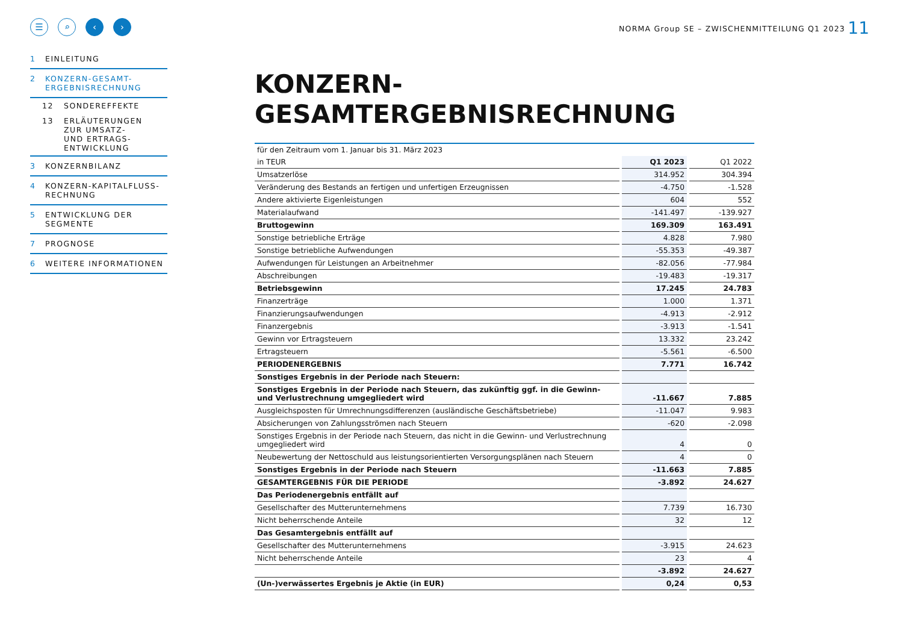☰ ⌕ ‹ ›
1 EINLEITUNG
2 KONZERN-GESAMT-
ERGEBNISRECHNUNG
12 SONDEREFFEKTE
13 ERLÄUTERUNGEN
ZUR UMSATZ-
UND ERTRAGS-
ENTWICKLUNG
3 KONZERNBILANZ
4 KONZERN-KAPITALFLUSS-
RECHNUNG
5 ENTWICKLUNG DER
SEGMENTE
7 PROGNOSE
6 WEITERE INFORMATIONEN
NORMA Group SE – ZWISCHENMITTEILUNG Q1 2023
11
KONZERN-
GESAMTERGEBNISRECHNUNG
| für den Zeitraum vom 1. Januar bis 31. März 2023 | | | | |
| in TEUR | | Q1 2023 | | Q1 2022 |
| Umsatzerlöse | | 314.952 | | 304.394 |
| Veränderung des Bestands an fertigen und unfertigen Erzeugnissen | | -4.750 | | -1.528 |
| Andere aktivierte Eigenleistungen | | 604 | | 552 |
| Materialaufwand | | -141.497 | | -139.927 |
| Bruttogewinn | | 169.309 | | 163.491 |
| Sonstige betriebliche Erträge | | 4.828 | | 7.980 |
| Sonstige betriebliche Aufwendungen | | -55.353 | | -49.387 |
| Aufwendungen für Leistungen an Arbeitnehmer | | -82.056 | | -77.984 |
| Abschreibungen | | -19.483 | | -19.317 |
| Betriebsgewinn | | 17.245 | | 24.783 |
| Finanzerträge | | 1.000 | | 1.371 |
| Finanzierungsaufwendungen | | -4.913 | | -2.912 |
| Finanzergebnis | | -3.913 | | -1.541 |
| Gewinn vor Ertragsteuern | | 13.332 | | 23.242 |
| Ertragsteuern | | -5.561 | | -6.500 |
| PERIODENERGEBNIS | | 7.771 | | 16.742 |
| Sonstiges Ergebnis in der Periode nach Steuern: | | | | |
| Sonstiges Ergebnis in der Periode nach Steuern, das zukünftig ggf. in die Gewinn- und Verlustrechnung umgegliedert wird | | -11.667 | | 7.885 |
| Ausgleichsposten für Umrechnungsdifferenzen (ausländische Geschäftsbetriebe) | | -11.047 | | 9.983 |
| Absicherungen von Zahlungsströmen nach Steuern | | -620 | | -2.098 |
| Sonstiges Ergebnis in der Periode nach Steuern, das nicht in die Gewinn- und Verlustrechnung umgegliedert wird | | 4 | | 0 |
| Neubewertung der Nettoschuld aus leistungsorientierten Versorgungsplänen nach Steuern | | 4 | | 0 |
| Sonstiges Ergebnis in der Periode nach Steuern | | -11.663 | | 7.885 |
| GESAMTERGEBNIS FÜR DIE PERIODE | | -3.892 | | 24.627 |
| Das Periodenergebnis entfällt auf | | | | |
| Gesellschafter des Mutterunternehmens | | 7.739 | | 16.730 |
| Nicht beherrschende Anteile | | 32 | | 12 |
| Das Gesamtergebnis entfällt auf | | | | |
| Gesellschafter des Mutterunternehmens | | -3.915 | | 24.623 |
| Nicht beherrschende Anteile | | 23 | | 4 |
| | | -3.892 | | 24.627 |
| (Un-)verwässertes Ergebnis je Aktie (in EUR) | | 0,24 | | 0,53 |